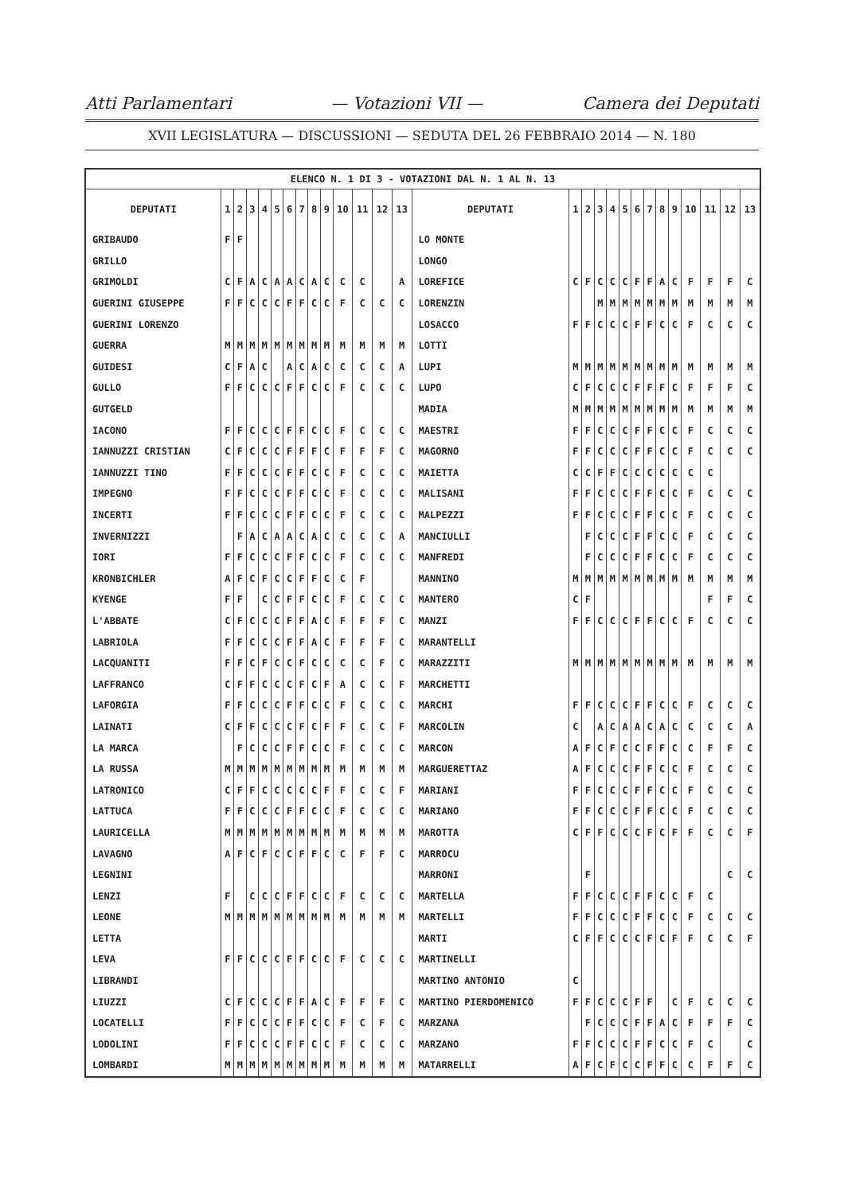Atti Parlamentari — Votazioni VII — Camera dei Deputati
XVII LEGISLATURA — DISCUSSIONI — SEDUTA DEL 26 FEBBRAIO 2014 — N. 180
| ELENCO N. 1 DI 3 - VOTAZIONI DAL N. 1 AL N. 13 | | | | | | | | | | | | | | | | | | | | | | | | | | | |
| DEPUTATI | 1 | 2 | 3 | 4 | 5 | 6 | 7 | 8 | 9 | 10 | 11 | 12 | 13 | DEPUTATI | 1 | 2 | 3 | 4 | 5 | 6 | 7 | 8 | 9 | 10 | 11 | 12 | 13 |
| GRIBAUDO | F | F | | | | | | | | | | | | LO MONTE | | | | | | | | | | | | | |
| GRILLO | | | | | | | | | | | | | | LONGO | | | | | | | | | | | | | |
| GRIMOLDI | C | F | A | C | A | A | C | A | C | C | C | | A | LOREFICE | C | F | C | C | C | F | F | A | C | F | F | F | C |
| GUERINI GIUSEPPE | F | F | C | C | C | F | F | C | C | F | C | C | C | LORENZIN | | | M | M | M | M | M | M | M | M | M | M | M |
| GUERINI LORENZO | | | | | | | | | | | | | | LOSACCO | F | F | C | C | C | F | F | C | C | F | C | C | C |
| GUERRA | M | M | M | M | M | M | M | M | M | M | M | M | M | LOTTI | | | | | | | | | | | | | |
| GUIDESI | C | F | A | C | | A | C | A | C | C | C | C | A | LUPI | M | M | M | M | M | M | M | M | M | M | M | M | M |
| GULLO | F | F | C | C | C | F | F | C | C | F | C | C | C | LUPO | C | F | C | C | C | F | F | F | C | F | F | F | C |
| GUTGELD | | | | | | | | | | | | | | MADIA | M | M | M | M | M | M | M | M | M | M | M | M | M |
| IACONO | F | F | C | C | C | F | F | C | C | F | C | C | C | MAESTRI | F | F | C | C | C | F | F | C | C | F | C | C | C |
| IANNUZZI CRISTIAN | C | F | C | C | C | F | F | F | C | F | F | F | C | MAGORNO | F | F | C | C | C | F | F | C | C | F | C | C | C |
| IANNUZZI TINO | F | F | C | C | C | F | F | C | C | F | C | C | C | MAIETTA | C | C | F | F | C | C | C | C | C | C | C | | |
| IMPEGNO | F | F | C | C | C | F | F | C | C | F | C | C | C | MALISANI | F | F | C | C | C | F | F | C | C | F | C | C | C |
| INCERTI | F | F | C | C | C | F | F | C | C | F | C | C | C | MALPEZZI | F | F | C | C | C | F | F | C | C | F | C | C | C |
| INVERNIZZI | | F | A | C | A | A | C | A | C | C | C | C | A | MANCIULLI | | F | C | C | C | F | F | C | C | F | C | C | C |
| IORI | F | F | C | C | C | F | F | C | C | F | C | C | C | MANFREDI | | F | C | C | C | F | F | C | C | F | C | C | C |
| KRONBICHLER | A | F | C | F | C | C | F | F | C | C | F | | | MANNINO | M | M | M | M | M | M | M | M | M | M | M | M | M |
| KYENGE | F | F | | C | C | F | F | C | C | F | C | C | C | MANTERO | C | F | | | | | | | | | F | F | C |
| L'ABBATE | C | F | C | C | C | F | F | A | C | F | F | F | C | MANZI | F | F | C | C | C | F | F | C | C | F | C | C | C |
| LABRIOLA | F | F | C | C | C | F | F | A | C | F | F | F | C | MARANTELLI | | | | | | | | | | | | | |
| LACQUANITI | F | F | C | F | C | C | F | C | C | C | C | F | C | MARAZZITI | M | M | M | M | M | M | M | M | M | M | M | M | M |
| LAFFRANCO | C | F | F | C | C | C | F | C | F | A | C | C | F | MARCHETTI | | | | | | | | | | | | | |
| LAFORGIA | F | F | C | C | C | F | F | C | C | F | C | C | C | MARCHI | F | F | C | C | C | F | F | C | C | F | C | C | C |
| LAINATI | C | F | F | C | C | C | F | C | F | F | C | C | F | MARCOLIN | C | | A | C | A | A | C | A | C | C | C | C | A |
| LA MARCA | | F | C | C | C | F | F | C | C | F | C | C | C | MARCON | A | F | C | F | C | C | F | F | C | C | F | F | C |
| LA RUSSA | M | M | M | M | M | M | M | M | M | M | M | M | M | MARGUERETTAZ | A | F | C | C | C | F | F | C | C | F | C | C | C |
| LATRONICO | C | F | F | C | C | C | C | C | F | F | C | C | F | MARIANI | F | F | C | C | C | F | F | C | C | F | C | C | C |
| LATTUCA | F | F | C | C | C | F | F | C | C | F | C | C | C | MARIANO | F | F | C | C | C | F | F | C | C | F | C | C | C |
| LAURICELLA | M | M | M | M | M | M | M | M | M | M | M | M | M | MAROTTA | C | F | F | C | C | C | F | C | F | F | C | C | F |
| LAVAGNO | A | F | C | F | C | C | F | F | C | C | F | F | C | MARROCU | | | | | | | | | | | | | |
| LEGNINI | | | | | | | | | | | | | | MARRONI | | F | | | | | | | | | | C | C |
| LENZI | F | | C | C | C | F | F | C | C | F | C | C | C | MARTELLA | F | F | C | C | C | F | F | C | C | F | C | | |
| LEONE | M | M | M | M | M | M | M | M | M | M | M | M | M | MARTELLI | F | F | C | C | C | F | F | C | C | F | C | C | C |
| LETTA | | | | | | | | | | | | | | MARTI | C | F | F | C | C | C | F | C | F | F | C | C | F |
| LEVA | F | F | C | C | C | F | F | C | C | F | C | C | C | MARTINELLI | | | | | | | | | | | | | |
| LIBRANDI | | | | | | | | | | | | | | MARTINO ANTONIO | C | | | | | | | | | | | | |
| LIUZZI | C | F | C | C | C | F | F | A | C | F | F | F | C | MARTINO PIERDOMENICO | F | F | C | C | C | F | F | | C | F | C | C | C |
| LOCATELLI | F | F | C | C | C | F | F | C | C | F | C | F | C | MARZANA | | F | C | C | C | F | F | A | C | F | F | F | C |
| LODOLINI | F | F | C | C | C | F | F | C | C | F | C | C | C | MARZANO | F | F | C | C | C | F | F | C | C | F | C | | C |
| LOMBARDI | M | M | M | M | M | M | M | M | M | M | M | M | M | MATARRELLI | A | F | C | F | C | C | F | F | C | C | F | F | C |